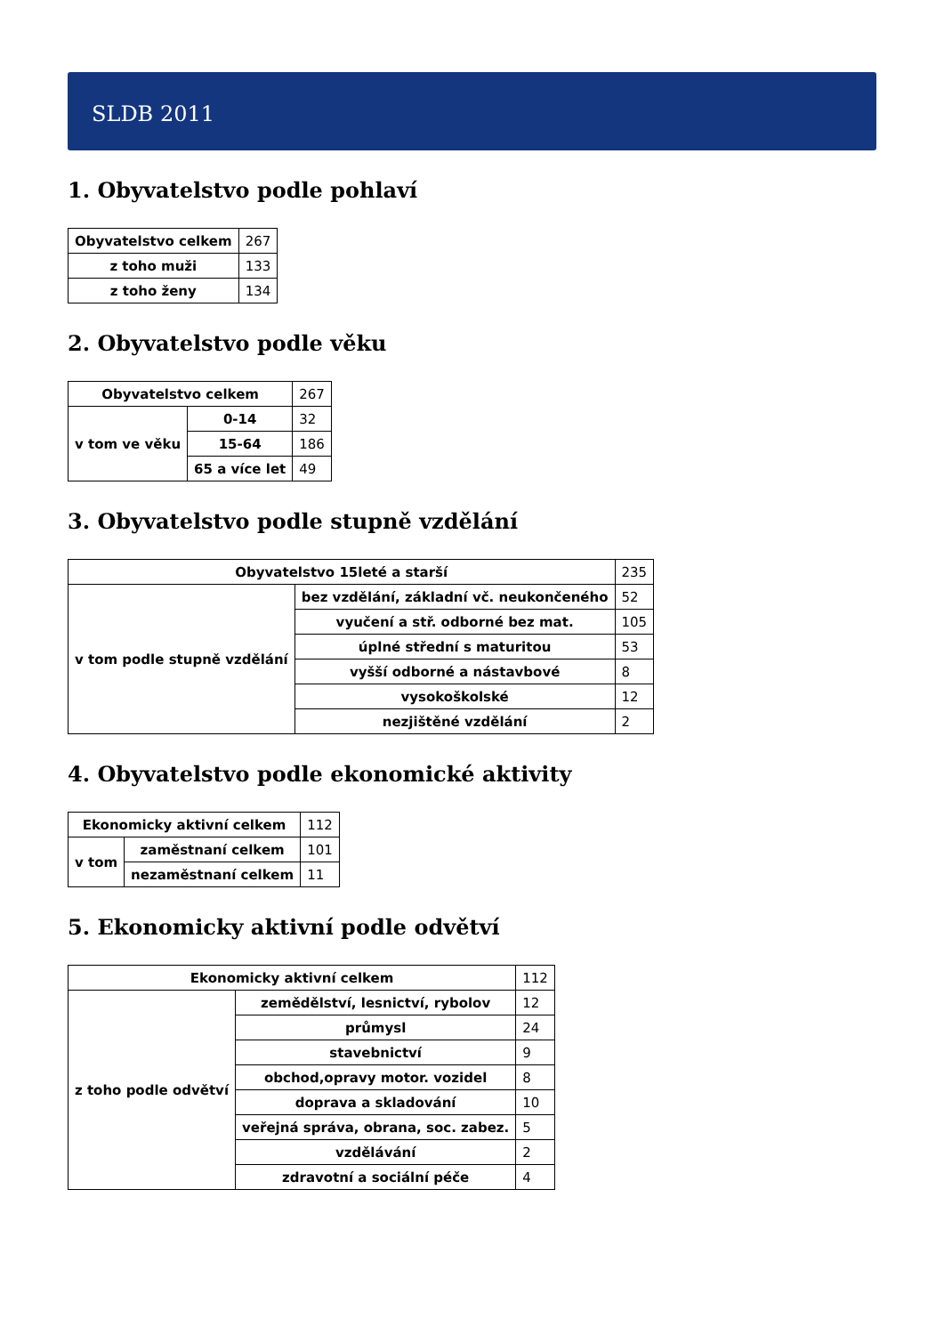SLDB 2011
1. Obyvatelstvo podle pohlaví
| Obyvatelstvo celkem | 267 |
| z toho muži | 133 |
| z toho ženy | 134 |
2. Obyvatelstvo podle věku
| Obyvatelstvo celkem | | 267 |
| v tom ve věku | 0-14 | 32 |
| | 15-64 | 186 |
| | 65 a více let | 49 |
3. Obyvatelstvo podle stupně vzdělání
| Obyvatelstvo 15leté a starší | | 235 |
| v tom podle stupně vzdělání | bez vzdělání, základní vč. neukončeného | 52 |
| | vyučení a stř. odborné bez mat. | 105 |
| | úplné střední s maturitou | 53 |
| | vyšší odborné a nástavbové | 8 |
| | vysokoškolské | 12 |
| | nezjištěné vzdělání | 2 |
4. Obyvatelstvo podle ekonomické aktivity
| Ekonomicky aktivní celkem | | 112 |
| v tom | zaměstnaní celkem | 101 |
| | nezaměstnaní celkem | 11 |
5. Ekonomicky aktivní podle odvětví
| Ekonomicky aktivní celkem | | 112 |
| z toho podle odvětví | zemědělství, lesnictví, rybolov | 12 |
| | průmysl | 24 |
| | stavebnictví | 9 |
| | obchod,opravy motor. vozidel | 8 |
| | doprava a skladování | 10 |
| | veřejná správa, obrana, soc. zabez. | 5 |
| | vzdělávání | 2 |
| | zdravotní a sociální péče | 4 |